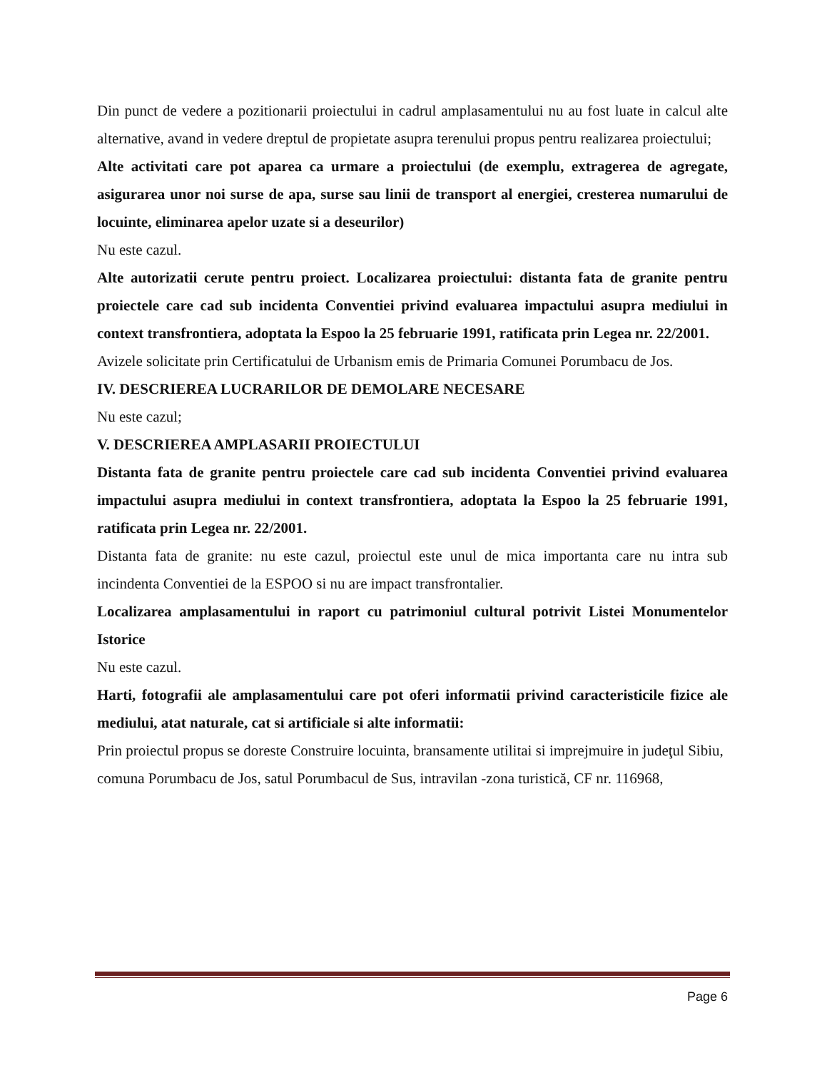Din punct de vedere a pozitionarii proiectului in cadrul amplasamentului nu au fost luate in calcul alte alternative, avand in vedere dreptul de propietate asupra terenului propus pentru realizarea proiectului;
Alte activitati care pot aparea ca urmare a proiectului (de exemplu, extragerea de agregate, asigurarea unor noi surse de apa, surse sau linii de transport al energiei, cresterea numarului de locuinte, eliminarea apelor uzate si a deseurilor)
Nu este cazul.
Alte autorizatii cerute pentru proiect. Localizarea proiectului: distanta fata de granite pentru proiectele care cad sub incidenta Conventiei privind evaluarea impactului asupra mediului in context transfrontiera, adoptata la Espoo la 25 februarie 1991, ratificata prin Legea nr. 22/2001.
Avizele solicitate prin Certificatului de Urbanism emis de Primaria Comunei Porumbacu de Jos.
IV. DESCRIEREA LUCRARILOR DE DEMOLARE NECESARE
Nu este cazul;
V. DESCRIEREA AMPLASARII PROIECTULUI
Distanta fata de granite pentru proiectele care cad sub incidenta Conventiei privind evaluarea impactului asupra mediului in context transfrontiera, adoptata la Espoo la 25 februarie 1991, ratificata prin Legea nr. 22/2001.
Distanta fata de granite: nu este cazul, proiectul este unul de mica importanta care nu intra sub incindenta Conventiei de la ESPOO si nu are impact transfrontalier.
Localizarea amplasamentului in raport cu patrimoniul cultural potrivit Listei Monumentelor Istorice
Nu este cazul.
Harti, fotografii ale amplasamentului care pot oferi informatii privind caracteristicile fizice ale mediului, atat naturale, cat si artificiale si alte informatii:
Prin proiectul propus se doreste Construire locuinta, bransamente utilitai si imprejmuire in judeţul Sibiu, comuna Porumbacu de Jos, satul Porumbacul de Sus, intravilan -zona turistică, CF nr. 116968,
Page 6